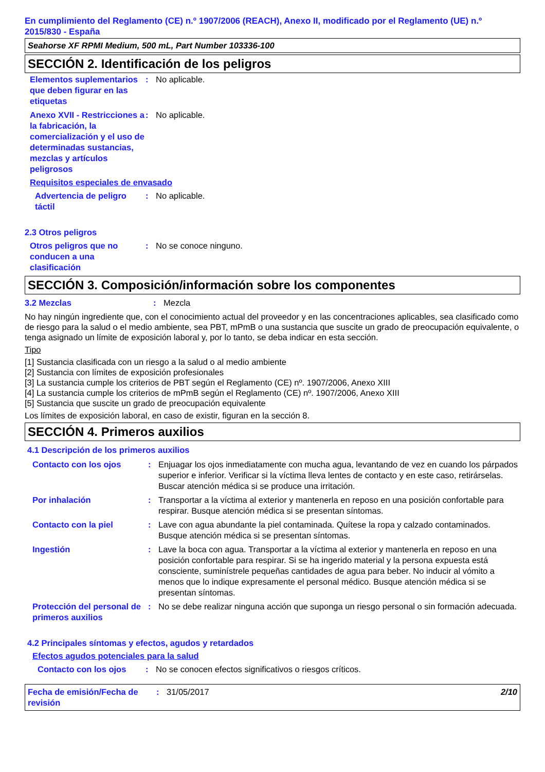En cumplimiento del Reglamento (CE) n.º 1907/2006 (REACH), Anexo II, modificado por el Reglamento (UE) n.º 2015/830 - España
Seahorse XF RPMI Medium, 500 mL, Part Number 103336-100
SECCIÓN 2. Identificación de los peligros
Elementos suplementarios que deben figurar en las etiquetas
: No aplicable.
Anexo XVII - Restricciones a la fabricación, la comercialización y el uso de determinadas sustancias, mezclas y artículos peligrosos
: No aplicable.
Requisitos especiales de envasado
Advertencia de peligro táctil
: No aplicable.
2.3 Otros peligros
Otros peligros que no conducen a una clasificación
: No se conoce ninguno.
SECCIÓN 3. Composición/información sobre los componentes
3.2 Mezclas : Mezcla
No hay ningún ingrediente que, con el conocimiento actual del proveedor y en las concentraciones aplicables, sea clasificado como de riesgo para la salud o el medio ambiente, sea PBT, mPmB o una sustancia que suscite un grado de preocupación equivalente, o tenga asignado un límite de exposición laboral y, por lo tanto, se deba indicar en esta sección.
Tipo
[1] Sustancia clasificada con un riesgo a la salud o al medio ambiente
[2] Sustancia con límites de exposición profesionales
[3] La sustancia cumple los criterios de PBT según el Reglamento (CE) nº. 1907/2006, Anexo XIII
[4] La sustancia cumple los criterios de mPmB según el Reglamento (CE) nº. 1907/2006, Anexo XIII
[5] Sustancia que suscite un grado de preocupación equivalente
Los límites de exposición laboral, en caso de existir, figuran en la sección 8.
SECCIÓN 4. Primeros auxilios
4.1 Descripción de los primeros auxilios
Contacto con los ojos : Enjuagar los ojos inmediatamente con mucha agua, levantando de vez en cuando los párpados superior e inferior. Verificar si la víctima lleva lentes de contacto y en este caso, retirárselas. Buscar atención médica si se produce una irritación.
Por inhalación : Transportar a la víctima al exterior y mantenerla en reposo en una posición confortable para respirar. Busque atención médica si se presentan síntomas.
Contacto con la piel : Lave con agua abundante la piel contaminada. Quítese la ropa y calzado contaminados. Busque atención médica si se presentan síntomas.
Ingestión : Lave la boca con agua. Transportar a la víctima al exterior y mantenerla en reposo en una posición confortable para respirar. Si se ha ingerido material y la persona expuesta está consciente, suminístrele pequeñas cantidades de agua para beber. No inducir al vómito a menos que lo indique expresamente el personal médico. Busque atención médica si se presentan síntomas.
Protección del personal de primeros auxilios
: No se debe realizar ninguna acción que suponga un riesgo personal o sin formación adecuada.
4.2 Principales síntomas y efectos, agudos y retardados
Efectos agudos potenciales para la salud
Contacto con los ojos : No se conocen efectos significativos o riesgos críticos.
Fecha de emisión/Fecha de revisión
: 31/05/2017 2/10